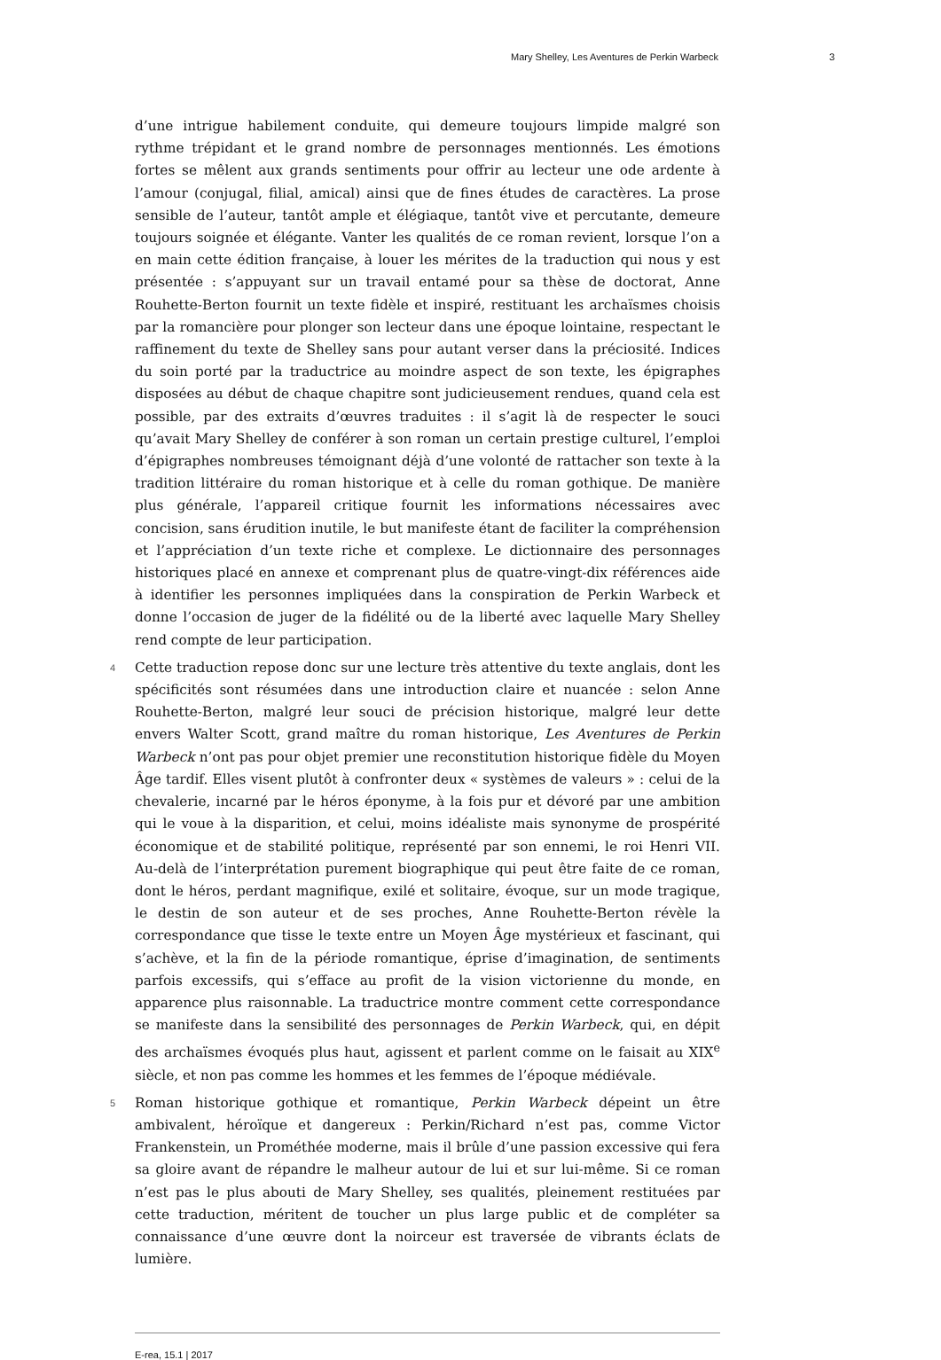Mary Shelley, Les Aventures de Perkin Warbeck 3
d’une intrigue habilement conduite, qui demeure toujours limpide malgré son rythme trépidant et le grand nombre de personnages mentionnés. Les émotions fortes se mêlent aux grands sentiments pour offrir au lecteur une ode ardente à l’amour (conjugal, filial, amical) ainsi que de fines études de caractères. La prose sensible de l’auteur, tantôt ample et élégiaque, tantôt vive et percutante, demeure toujours soignée et élégante. Vanter les qualités de ce roman revient, lorsque l’on a en main cette édition française, à louer les mérites de la traduction qui nous y est présentée : s’appuyant sur un travail entamé pour sa thèse de doctorat, Anne Rouhette-Berton fournit un texte fidèle et inspiré, restituant les archaïsmes choisis par la romancière pour plonger son lecteur dans une époque lointaine, respectant le raffinement du texte de Shelley sans pour autant verser dans la préciosité. Indices du soin porté par la traductrice au moindre aspect de son texte, les épigraphes disposées au début de chaque chapitre sont judicieusement rendues, quand cela est possible, par des extraits d’œuvres traduites : il s’agit là de respecter le souci qu’avait Mary Shelley de conférer à son roman un certain prestige culturel, l’emploi d’épigraphes nombreuses témoignant déjà d’une volonté de rattacher son texte à la tradition littéraire du roman historique et à celle du roman gothique. De manière plus générale, l’appareil critique fournit les informations nécessaires avec concision, sans érudition inutile, le but manifeste étant de faciliter la compréhension et l’appréciation d’un texte riche et complexe. Le dictionnaire des personnages historiques placé en annexe et comprenant plus de quatre-vingt-dix références aide à identifier les personnes impliquées dans la conspiration de Perkin Warbeck et donne l’occasion de juger de la fidélité ou de la liberté avec laquelle Mary Shelley rend compte de leur participation.
4 Cette traduction repose donc sur une lecture très attentive du texte anglais, dont les spécificités sont résumées dans une introduction claire et nuancée : selon Anne Rouhette-Berton, malgré leur souci de précision historique, malgré leur dette envers Walter Scott, grand maître du roman historique, Les Aventures de Perkin Warbeck n’ont pas pour objet premier une reconstitution historique fidèle du Moyen Âge tardif. Elles visent plutôt à confronter deux « systèmes de valeurs » : celui de la chevalerie, incarné par le héros éponyme, à la fois pur et dévoré par une ambition qui le voue à la disparition, et celui, moins idéaliste mais synonyme de prospérité économique et de stabilité politique, représenté par son ennemi, le roi Henri VII. Au-delà de l’interprétation purement biographique qui peut être faite de ce roman, dont le héros, perdant magnifique, exilé et solitaire, évoque, sur un mode tragique, le destin de son auteur et de ses proches, Anne Rouhette-Berton révèle la correspondance que tisse le texte entre un Moyen Âge mystérieux et fascinant, qui s’achève, et la fin de la période romantique, éprise d’imagination, de sentiments parfois excessifs, qui s’efface au profit de la vision victorienne du monde, en apparence plus raisonnable. La traductrice montre comment cette correspondance se manifeste dans la sensibilité des personnages de Perkin Warbeck, qui, en dépit des archaïsmes évoqués plus haut, agissent et parlent comme on le faisait au XIX<sup>e</sup> siècle, et non pas comme les hommes et les femmes de l’époque médiévale.
5 Roman historique gothique et romantique, Perkin Warbeck dépeint un être ambivalent, héroïque et dangereux : Perkin/Richard n’est pas, comme Victor Frankenstein, un Prométhée moderne, mais il brûle d’une passion excessive qui fera sa gloire avant de répandre le malheur autour de lui et sur lui-même. Si ce roman n’est pas le plus abouti de Mary Shelley, ses qualités, pleinement restituées par cette traduction, méritent de toucher un plus large public et de compléter sa connaissance d’une œuvre dont la noirceur est traversée de vibrants éclats de lumière.
E-rea, 15.1 | 2017